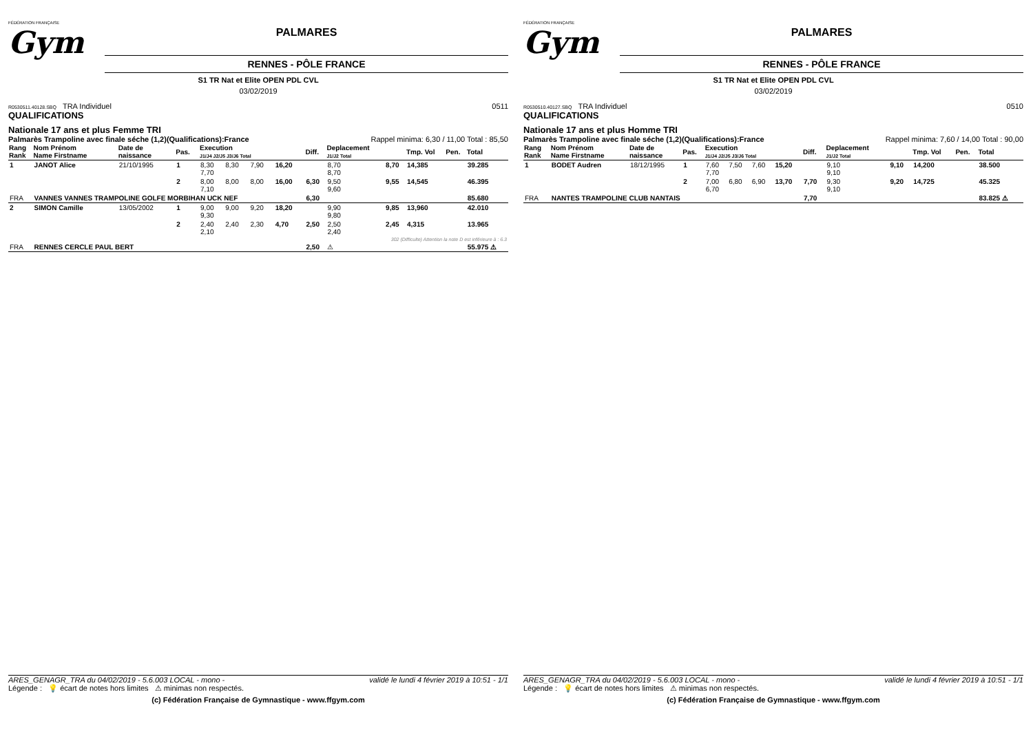FÉDÉRATION FRANÇAISE
Gym
PALMARES
RENNES - PÔLE FRANCE
S1 TR Nat et Elite OPEN PDL CVL
03/02/2019
R0530511.40128.SBQ TRA Individuel 0511
QUALIFICATIONS
Nationale 17 ans et plus Femme TRI
Palmarès Trampoline avec finale séche (1,2)(Qualifications):France Rappel minima: 6,30 / 11,00 Total : 85,50
| Rang Rank | Nom Prénom Name Firstname | Date de naissance | Pas. | Execution J1/J4 J2/J5 J3/J6 Total | | | | Diff. | Deplacement J1/J2 Total | | Tmp. Vol | Pen. | Total |
| --- | --- | --- | --- | --- | --- | --- | --- | --- | --- | --- | --- | --- | --- |
| 1 | JANOT Alice | 21/10/1995 | 1 | 8,30 7,70 | 8,30 | 7,90 | 16,20 | | 8,70 8,70 | 8,70 | 14,385 | | 39.285 |
| | | | 2 | 8,00 7,10 | 8,00 | 8,00 | 16,00 | 6,30 | 9,50 9,60 | 9,55 | 14,545 | | 46.395 |
| FRA | VANNES VANNES TRAMPOLINE GOLFE MORBIHAN UCK NEF | | | | | | | 6,30 | | | | | 85.680 |
| 2 | SIMON Camille | 13/05/2002 | 1 | 9,00 9,30 | 9,00 | 9,20 | 18,20 | | 9,90 9,80 | 9,85 | 13,960 | | 42.010 |
| | | | 2 | 2,40 2,10 | 2,40 | 2,30 | 4,70 | 2,50 | 2,50 2,40 | 2,45 | 4,315 | | 13.965 |
| 302 (Difficulte) Attention la note D est inférieure à : 6.3 | | | | | | | | | | | | | |
| FRA | RENNES CERCLE PAUL BERT | | | | | | | 2,50 | ⚠ | | | | 55.975 ⚠ |
ARES_GENAGR_TRA du 04/02/2019 - 5.6.003 LOCAL - mono - validé le lundi 4 février 2019 à 10:51 - 1/1
Légende : 💡 écart de notes hors limites ⚠ minimas non respectés.
(c) Fédération Française de Gymnastique - www.ffgym.com
FÉDÉRATION FRANÇAISE
Gym
PALMARES
RENNES - PÔLE FRANCE
S1 TR Nat et Elite OPEN PDL CVL
03/02/2019
R0530510.40127.SBQ TRA Individuel 0510
QUALIFICATIONS
Nationale 17 ans et plus Homme TRI
Palmarès Trampoline avec finale séche (1,2)(Qualifications):France Rappel minima: 7,60 / 14,00 Total : 90,00
| Rang Rank | Nom Prénom Name Firstname | Date de naissance | Pas. | Execution J1/J4 J2/J5 J3/J6 Total | | | | Diff. | Deplacement J1/J2 Total | | Tmp. Vol | Pen. | Total |
| --- | --- | --- | --- | --- | --- | --- | --- | --- | --- | --- | --- | --- | --- |
| 1 | BODET Audren | 18/12/1995 | 1 | 7,60 7,70 | 7,50 | 7,60 | 15,20 | | 9,10 9,10 | 9,10 | 14,200 | | 38.500 |
| | | | 2 | 7,00 6,70 | 6,80 | 6,90 | 13,70 | 7,70 | 9,30 9,10 | 9,20 | 14,725 | | 45.325 |
| FRA | NANTES TRAMPOLINE CLUB NANTAIS | | | | | | | 7,70 | | | | | 83.825 ⚠ |
ARES_GENAGR_TRA du 04/02/2019 - 5.6.003 LOCAL - mono - validé le lundi 4 février 2019 à 10:51 - 1/1
Légende : 💡 écart de notes hors limites ⚠ minimas non respectés.
(c) Fédération Française de Gymnastique - www.ffgym.com